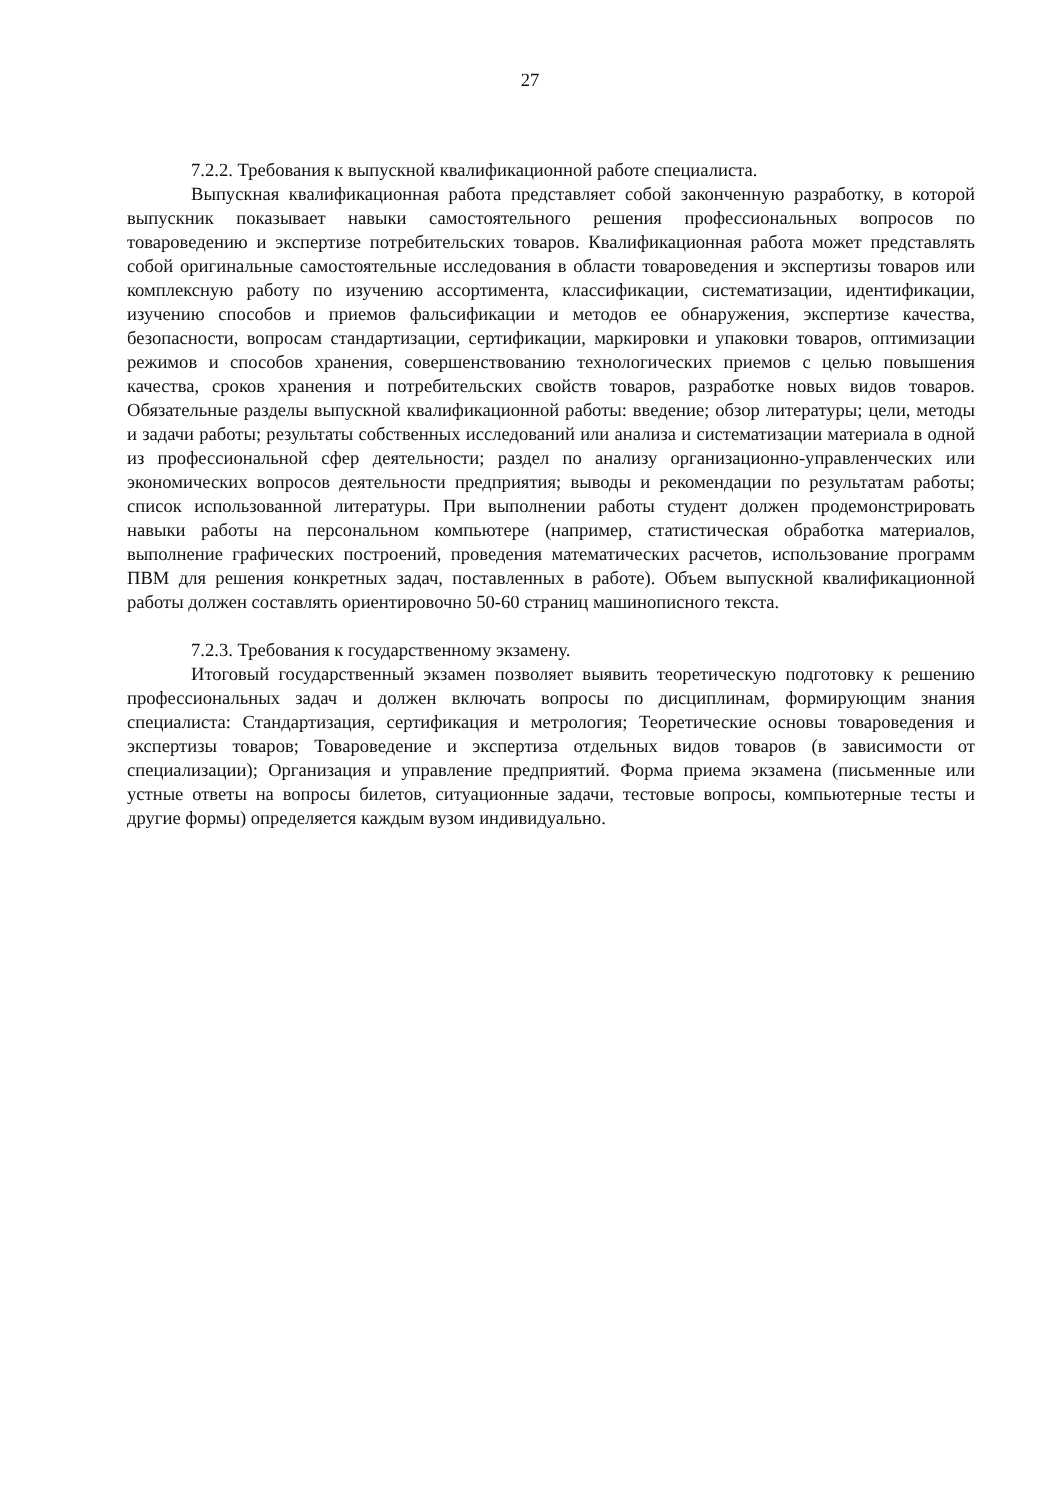27
7.2.2. Требования к выпускной квалификационной работе специалиста.
Выпускная квалификационная работа представляет собой законченную разработку, в которой выпускник показывает навыки самостоятельного решения профессиональных вопросов по товароведению и экспертизе потребительских товаров. Квалификационная работа может представлять собой оригинальные самостоятельные исследования в области товароведения и экспертизы товаров или комплексную работу по изучению ассортимента, классификации, систематизации, идентификации, изучению способов и приемов фальсификации и методов ее обнаружения, экспертизе качества, безопасности, вопросам стандартизации, сертификации, маркировки и упаковки товаров, оптимизации режимов и способов хранения, совершенствованию технологических приемов с целью повышения качества, сроков хранения и потребительских свойств товаров, разработке новых видов товаров. Обязательные разделы выпускной квалификационной работы: введение; обзор литературы; цели, методы и задачи работы; результаты собственных исследований или анализа и систематизации материала в одной из профессиональной сфер деятельности; раздел по анализу организационно-управленческих или экономических вопросов деятельности предприятия; выводы и рекомендации по результатам работы; список использованной литературы. При выполнении работы студент должен продемонстрировать навыки работы на персональном компьютере (например, статистическая обработка материалов, выполнение графических построений, проведения математических расчетов, использование программ ПВМ для решения конкретных задач, поставленных в работе). Объем выпускной квалификационной работы должен составлять ориентировочно 50-60 страниц машинописного текста.
7.2.3. Требования к государственному экзамену.
Итоговый государственный экзамен позволяет выявить теоретическую подготовку к решению профессиональных задач и должен включать вопросы по дисциплинам, формирующим знания специалиста: Стандартизация, сертификация и метрология; Теоретические основы товароведения и экспертизы товаров; Товароведение и экспертиза отдельных видов товаров (в зависимости от специализации); Организация и управление предприятий. Форма приема экзамена (письменные или устные ответы на вопросы билетов, ситуационные задачи, тестовые вопросы, компьютерные тесты и другие формы) определяется каждым вузом индивидуально.